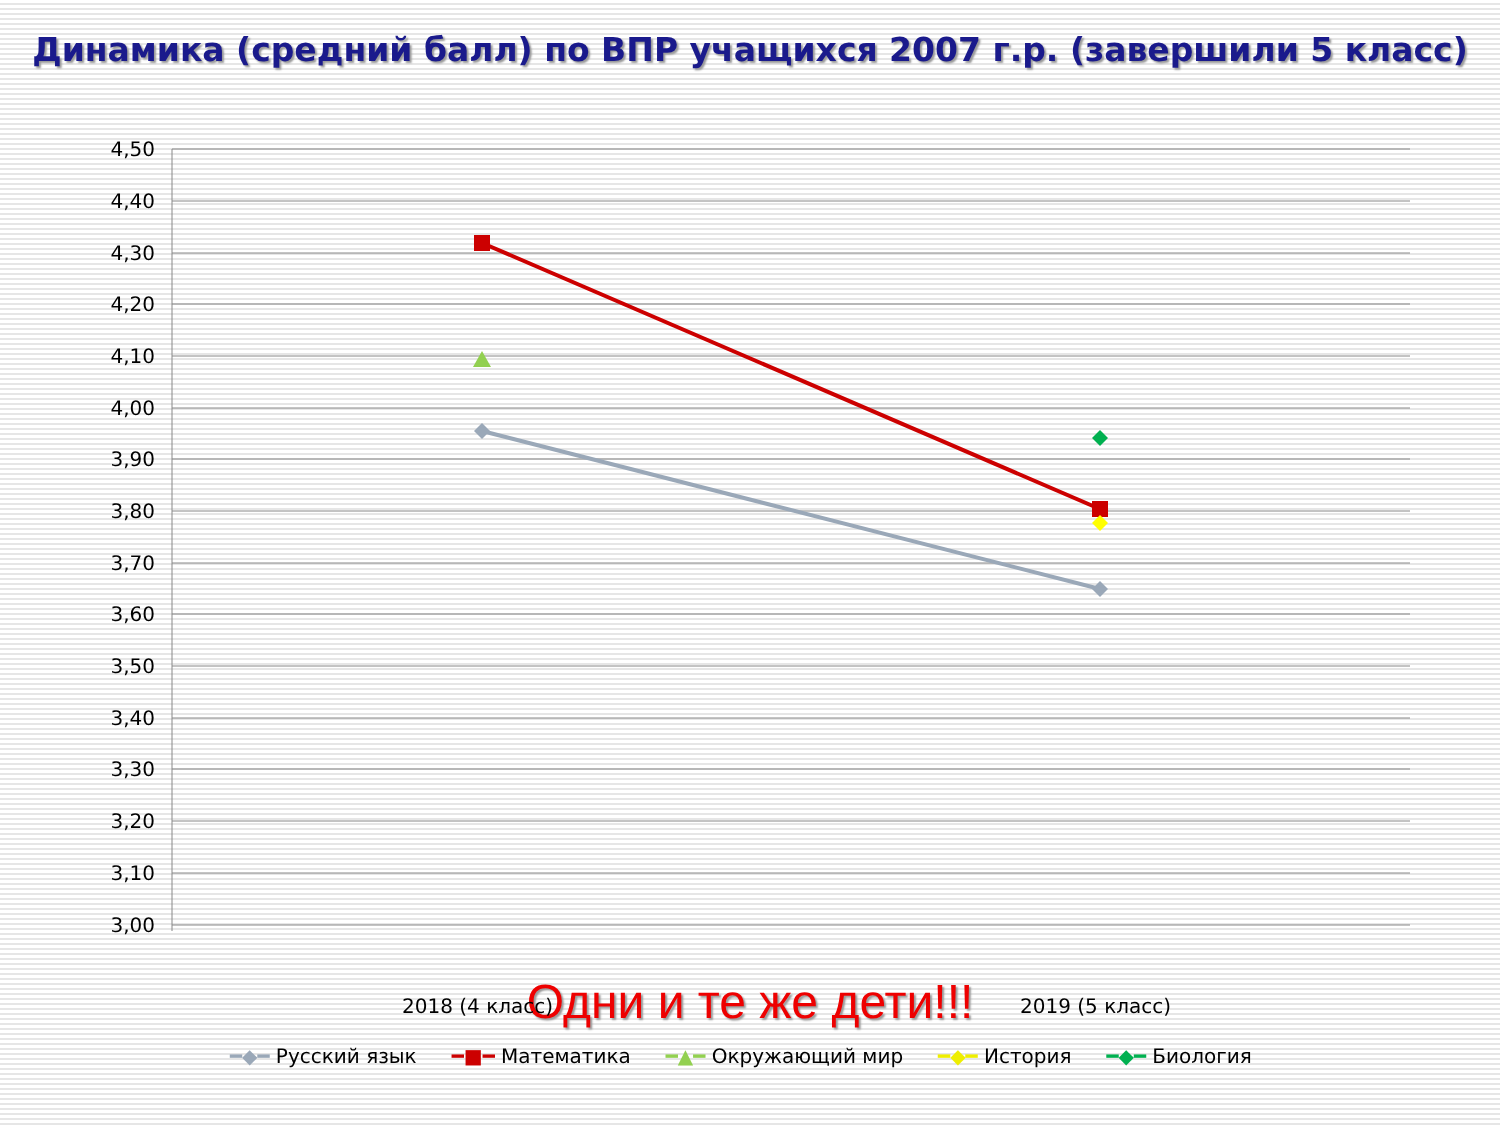Динамика (средний балл) по ВПР учащихся 2007 г.р. (завершили 5 класс)
4,50
4,40
4,30
4,20
4,10
4,00
3,90
3,80
3,70
3,60
3,50
3,40
3,30
3,20
3,10
3,00
2018 (4 класс) 2019 (5 класс)
━◆━ Русский язык ━■━ Математика ━▲━ Окружающий мир ━◆━ История ━◆━ Биология
Одни и те же дети!!!